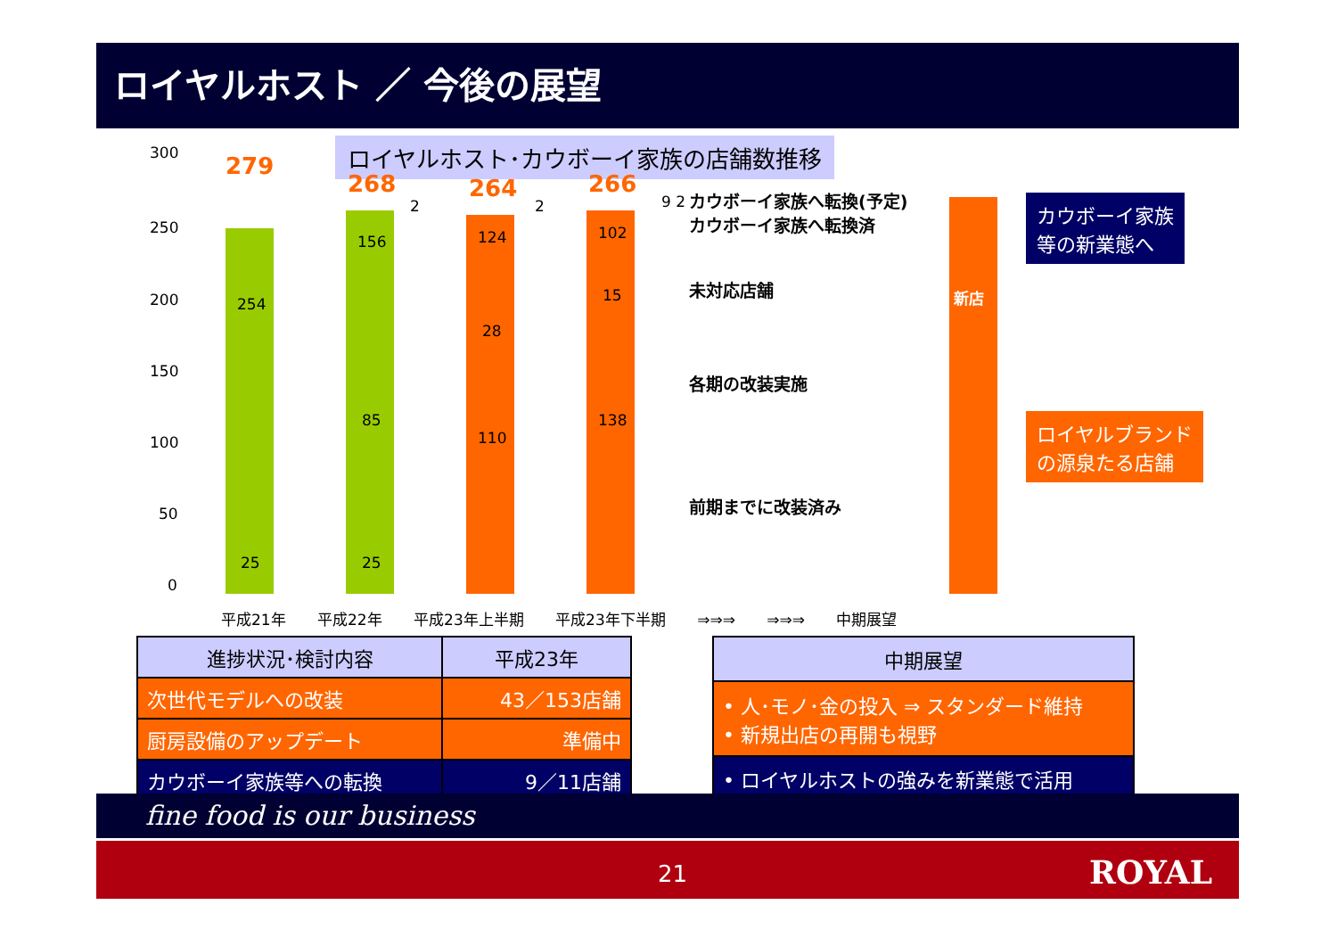ロイヤルホスト ／ 今後の展望
ロイヤルホスト･カウボーイ家族の店舗数推移
300
250
200
150
100
50
0
279
254
25
268
2
156
85
25
264
2
124
28
110
266
9 2
102
15
138
カウボーイ家族へ転換(予定)
カウボーイ家族へ転換済
未対応店舗
各期の改装実施
前期までに改装済み
新店
カウボーイ家族
等の新業態へ
ロイヤルブランド
の源泉たる店舗
平成21年 平成22年 平成23年上半期 平成23年下半期 ⇒⇒⇒ ⇒⇒⇒ 中期展望
| 進捗状況･検討内容 | 平成23年 |
| --- | --- |
| 次世代モデルへの改装 | 43／153店舗 |
| 厨房設備のアップデート | 準備中 |
| カウボーイ家族等への転換 | 9／11店舗 |
| 中期展望 |
| --- |
| • 人･モノ･金の投入 ⇒ スタンダード維持 • 新規出店の再開も視野 |
| • ロイヤルホストの強みを新業態で活用 |
fine food is our business
21 ROYAL